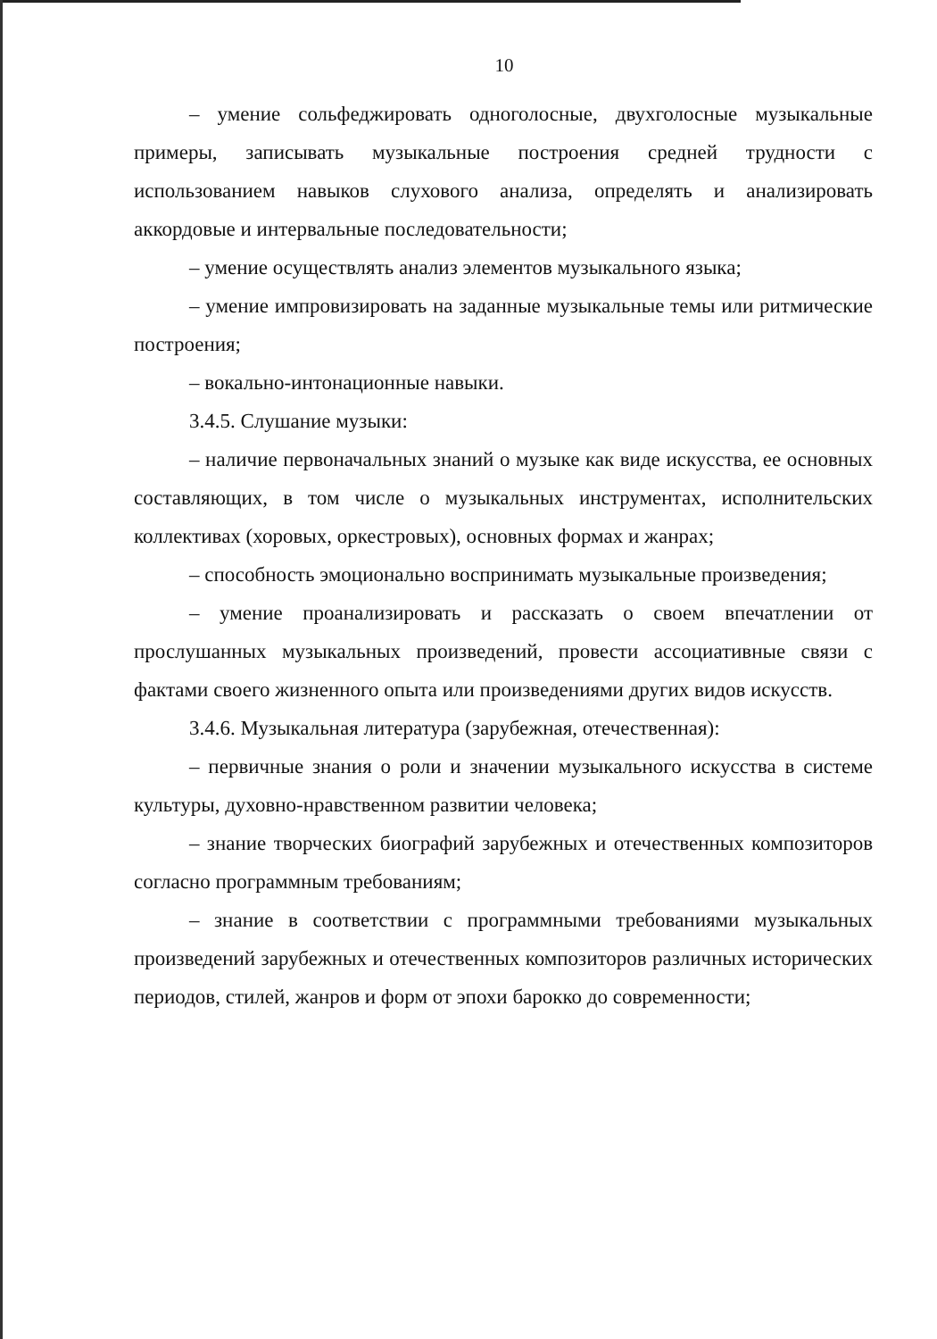10
– умение сольфеджировать одноголосные, двухголосные музыкальные примеры, записывать музыкальные построения средней трудности с использованием навыков слухового анализа, определять и анализировать аккордовые и интервальные последовательности;
– умение осуществлять анализ элементов музыкального языка;
– умение импровизировать на заданные музыкальные темы или ритмические построения;
– вокально-интонационные навыки.
3.4.5. Слушание музыки:
– наличие первоначальных знаний о музыке как виде искусства, ее основных составляющих, в том числе о музыкальных инструментах, исполнительских коллективах (хоровых, оркестровых), основных формах и жанрах;
– способность эмоционально воспринимать музыкальные произведения;
– умение проанализировать и рассказать о своем впечатлении от прослушанных музыкальных произведений, провести ассоциативные связи с фактами своего жизненного опыта или произведениями других видов искусств.
3.4.6. Музыкальная литература (зарубежная, отечественная):
– первичные знания о роли и значении музыкального искусства в системе культуры, духовно-нравственном развитии человека;
– знание творческих биографий зарубежных и отечественных композиторов согласно программным требованиям;
– знание в соответствии с программными требованиями музыкальных произведений зарубежных и отечественных композиторов различных исторических периодов, стилей, жанров и форм от эпохи барокко до современности;